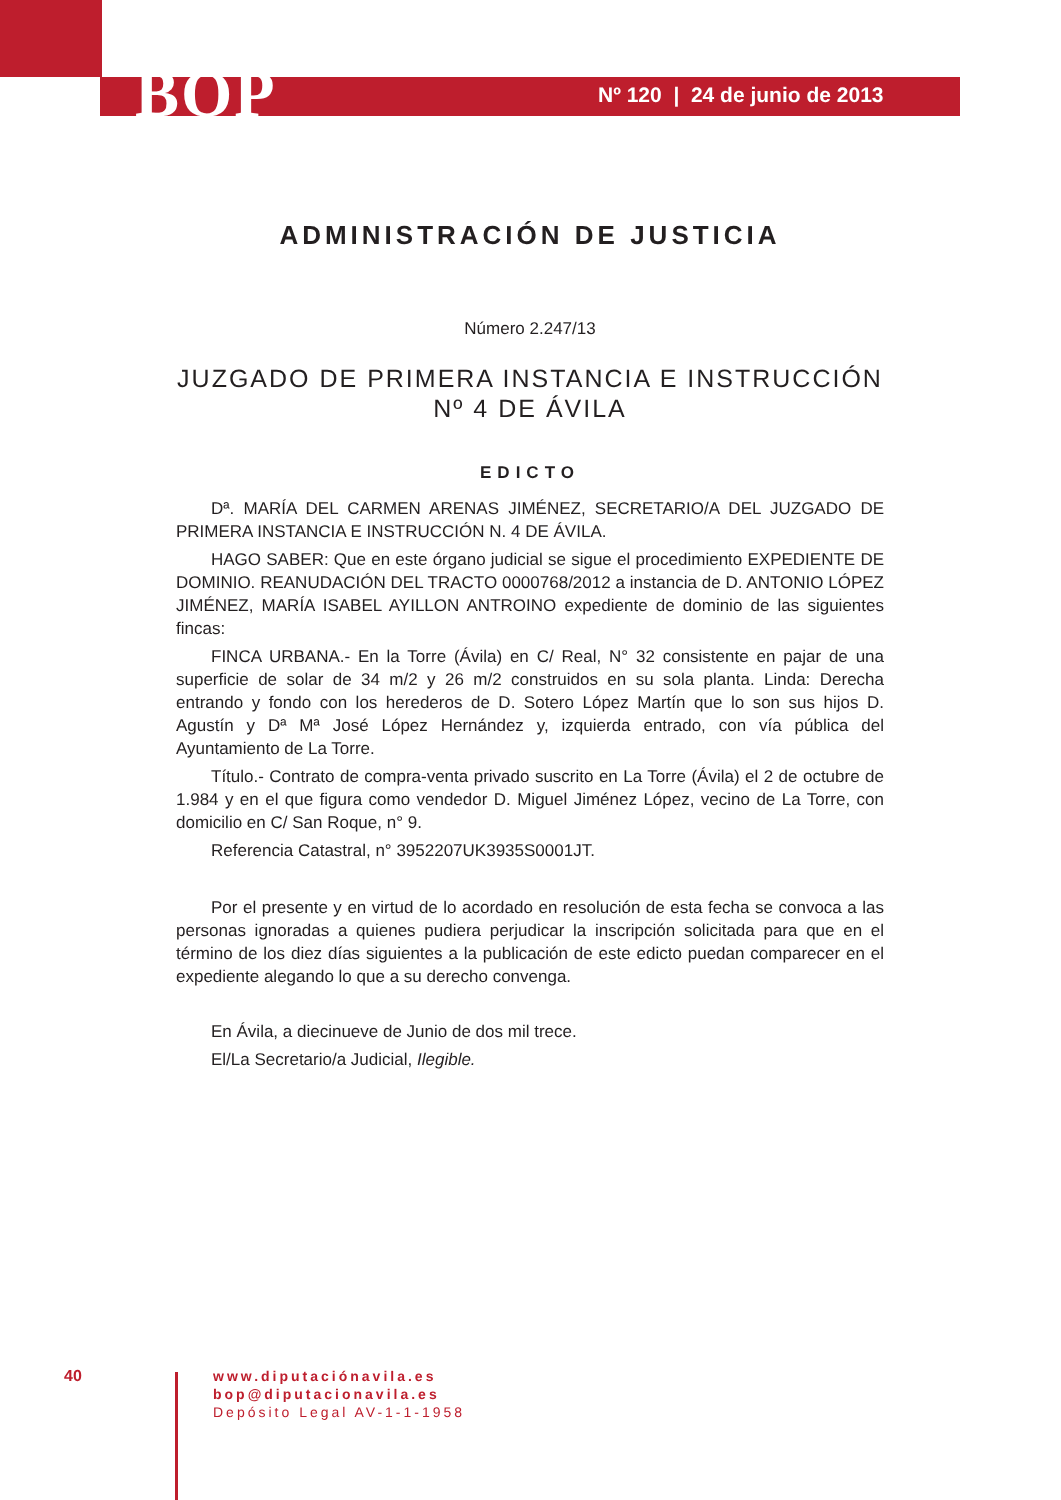BOP Nº 120 | 24 de junio de 2013
ADMINISTRACIÓN DE JUSTICIA
Número 2.247/13
JUZGADO DE PRIMERA INSTANCIA E INSTRUCCIÓN
Nº 4 DE ÁVILA
EDICTO
Dª. MARÍA DEL CARMEN ARENAS JIMÉNEZ, SECRETARIO/A DEL JUZGADO DE PRIMERA INSTANCIA E INSTRUCCIÓN N. 4 DE ÁVILA.
HAGO SABER: Que en este órgano judicial se sigue el procedimiento EXPEDIENTE DE DOMINIO. REANUDACIÓN DEL TRACTO 0000768/2012 a instancia de D. ANTONIO LÓPEZ JIMÉNEZ, MARÍA ISABEL AYILLON ANTROINO expediente de dominio de las siguientes fincas:
FINCA URBANA.- En la Torre (Ávila) en C/ Real, N° 32 consistente en pajar de una superficie de solar de 34 m/2 y 26 m/2 construidos en su sola planta. Linda: Derecha entrando y fondo con los herederos de D. Sotero López Martín que lo son sus hijos D. Agustín y Dª Mª José López Hernández y, izquierda entrado, con vía pública del Ayuntamiento de La Torre.
Título.- Contrato de compra-venta privado suscrito en La Torre (Ávila) el 2 de octubre de 1.984 y en el que figura como vendedor D. Miguel Jiménez López, vecino de La Torre, con domicilio en C/ San Roque, n° 9.
Referencia Catastral, n° 3952207UK3935S0001JT.
Por el presente y en virtud de lo acordado en resolución de esta fecha se convoca a las personas ignoradas a quienes pudiera perjudicar la inscripción solicitada para que en el término de los diez días siguientes a la publicación de este edicto puedan comparecer en el expediente alegando lo que a su derecho convenga.
En Ávila, a diecinueve de Junio de dos mil trece.
El/La Secretario/a Judicial, Ilegible.
40
www.diputaciónavila.es
bop@diputacionavila.es
Depósito Legal AV-1-1-1958